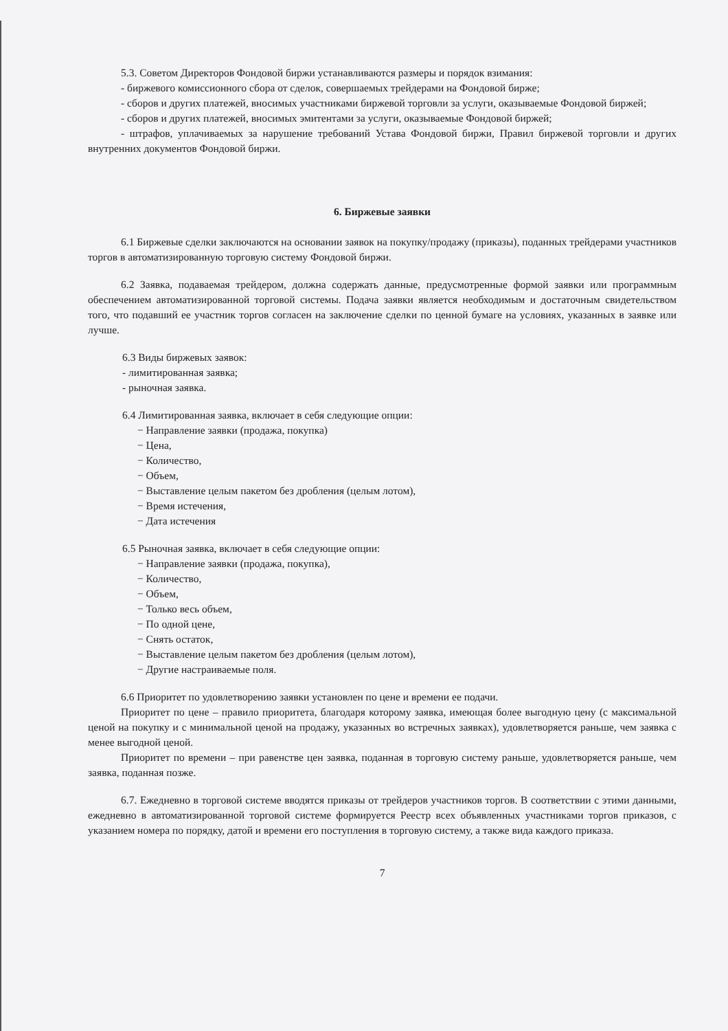5.3. Советом Директоров Фондовой биржи устанавливаются размеры и порядок взимания:
- биржевого комиссионного сбора от сделок, совершаемых трейдерами на Фондовой бирже;
- сборов и других платежей, вносимых участниками биржевой торговли за услуги, оказываемые Фондовой биржей;
- сборов и других платежей, вносимых эмитентами за услуги, оказываемые Фондовой биржей;
- штрафов, уплачиваемых за нарушение требований Устава Фондовой биржи, Правил биржевой торговли и других внутренних документов Фондовой биржи.
6. Биржевые заявки
6.1 Биржевые сделки заключаются на основании заявок на покупку/продажу (приказы), поданных трейдерами участников торгов в автоматизированную торговую систему Фондовой биржи.
6.2 Заявка, подаваемая трейдером, должна содержать данные, предусмотренные формой заявки или программным обеспечением автоматизированной торговой системы. Подача заявки является необходимым и достаточным свидетельством того, что подавший ее участник торгов согласен на заключение сделки по ценной бумаге на условиях, указанных в заявке или лучше.
6.3 Виды биржевых заявок:
- лимитированная заявка;
- рыночная заявка.
6.4 Лимитированная заявка, включает в себя следующие опции:
− Направление заявки (продажа, покупка)
− Цена,
− Количество,
− Объем,
− Выставление целым пакетом без дробления (целым лотом),
− Время истечения,
− Дата истечения
6.5 Рыночная заявка, включает в себя следующие опции:
− Направление заявки (продажа, покупка),
− Количество,
− Объем,
− Только весь объем,
− По одной цене,
− Снять остаток,
− Выставление целым пакетом без дробления (целым лотом),
− Другие настраиваемые поля.
6.6 Приоритет по удовлетворению заявки установлен по цене и времени ее подачи.
Приоритет по цене – правило приоритета, благодаря которому заявка, имеющая более выгодную цену (с максимальной ценой на покупку и с минимальной ценой на продажу, указанных во встречных заявках), удовлетворяется раньше, чем заявка с менее выгодной ценой.
Приоритет по времени – при равенстве цен заявка, поданная в торговую систему раньше, удовлетворяется раньше, чем заявка, поданная позже.
6.7. Ежедневно в торговой системе вводятся приказы от трейдеров участников торгов. В соответствии с этими данными, ежедневно в автоматизированной торговой системе формируется Реестр всех объявленных участниками торгов приказов, с указанием номера по порядку, датой и времени его поступления в торговую систему, а также вида каждого приказа.
7